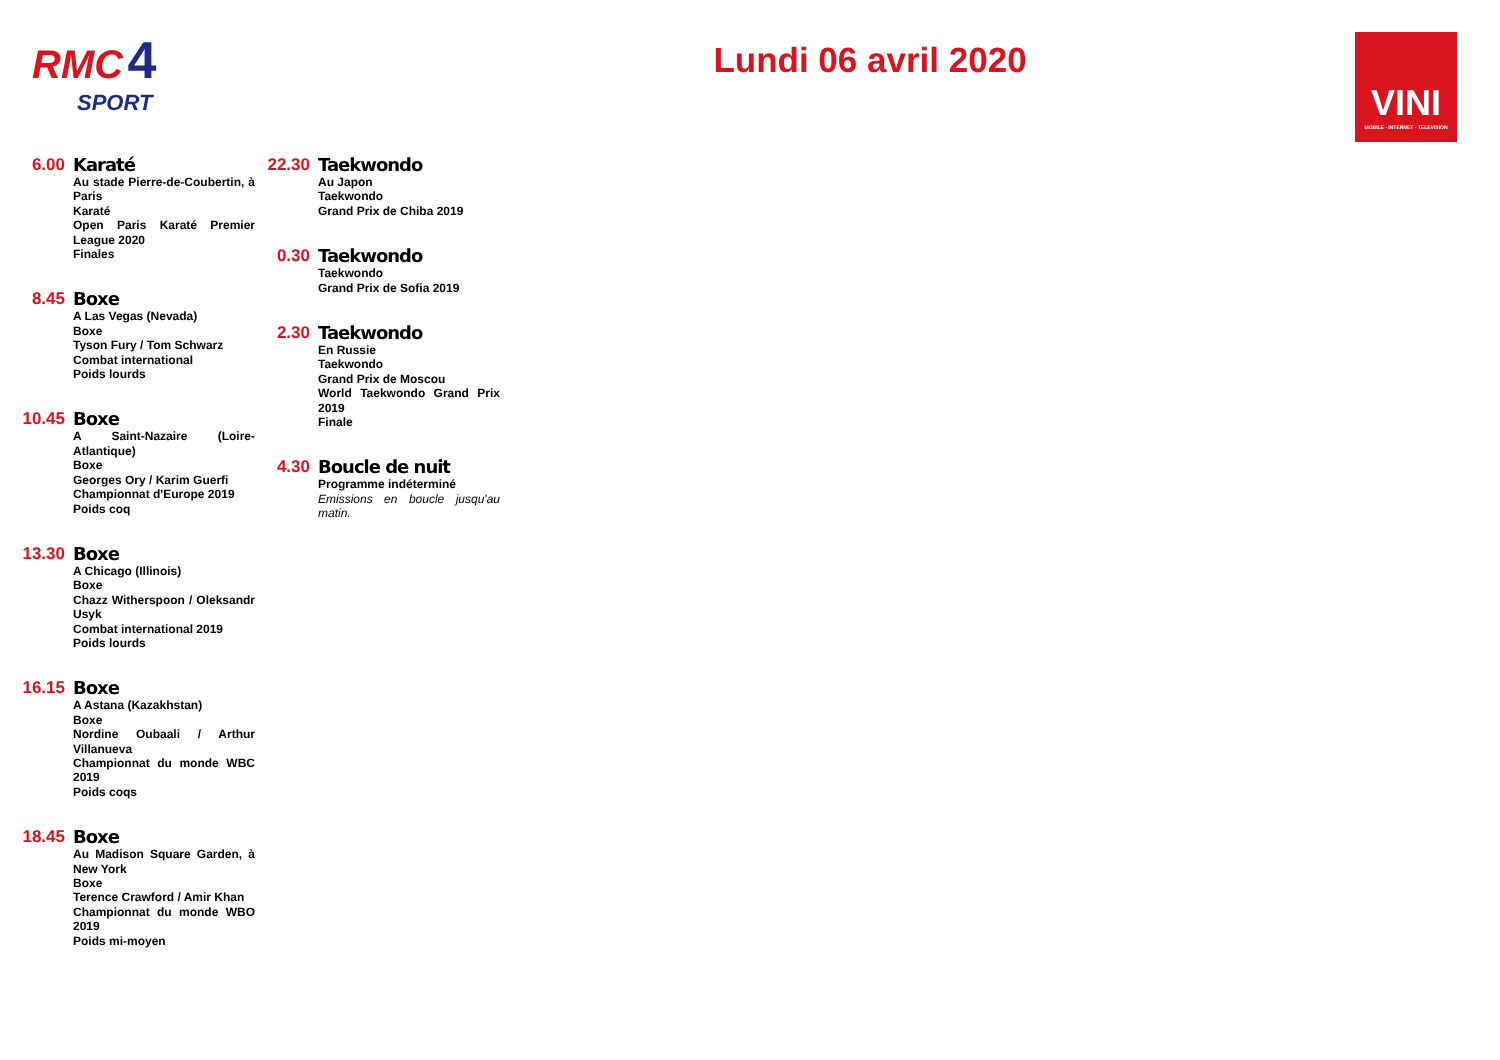RMC 4
SPORT
Lundi 06 avril 2020
VINI
MOBILE - INTERNET - TELEVISION
6.00
Karaté
Au stade Pierre-de-Coubertin, à Paris
Karaté
Open Paris Karaté Premier League 2020
Finales
8.45
Boxe
A Las Vegas (Nevada)
Boxe
Tyson Fury / Tom Schwarz
Combat international
Poids lourds
10.45
Boxe
A Saint-Nazaire (Loire-Atlantique)
Boxe
Georges Ory / Karim Guerfi
Championnat d'Europe 2019
Poids coq
13.30
Boxe
A Chicago (Illinois)
Boxe
Chazz Witherspoon / Oleksandr Usyk
Combat international 2019
Poids lourds
16.15
Boxe
A Astana (Kazakhstan)
Boxe
Nordine Oubaali / Arthur Villanueva
Championnat du monde WBC 2019
Poids coqs
18.45
Boxe
Au Madison Square Garden, à New York
Boxe
Terence Crawford / Amir Khan
Championnat du monde WBO 2019
Poids mi-moyen
22.30
Taekwondo
Au Japon
Taekwondo
Grand Prix de Chiba 2019
0.30
Taekwondo
Taekwondo
Grand Prix de Sofia 2019
2.30
Taekwondo
En Russie
Taekwondo
Grand Prix de Moscou
World Taekwondo Grand Prix 2019
Finale
4.30
Boucle de nuit
Programme indéterminé
Emissions en boucle jusqu'au matin.